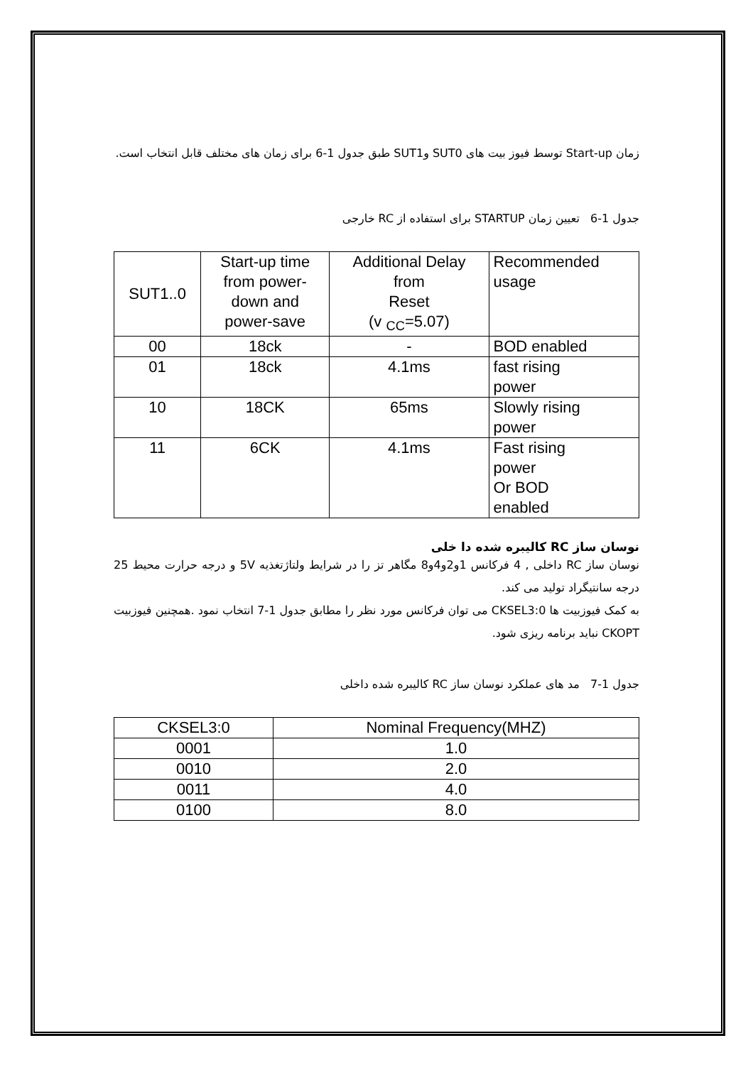زمان Start-up توسط فیوز بیت های SUT0 وSUT1 طبق جدول 1-6 برای زمان های مختلف قابل انتخاب است.
جدول 1-6 تعیین زمان STARTUP برای استفاده از RC خارجی
| SUT1..0 | Start-up time from power- down and power-save | Additional Delay from Reset (v <sub>CC</sub>=5.07) | Recommended usage |
| --- | --- | --- | --- |
| 00 | 18ck | - | BOD enabled |
| 01 | 18ck | 4.1ms | fast rising power |
| 10 | 18CK | 65ms | Slowly rising power |
| 11 | 6CK | 4.1ms | Fast rising power Or BOD enabled |
نوسان ساز RC کالیبره شده دا خلی
نوسان ساز RC داخلی , 4 فرکانس 1و2و4و8 مگاهر تز را در شرایط ولتاژتغذیه 5V و درجه حرارت محیط 25 درجه سانتیگراد تولید می کند.
به کمک فیوزبیت ها CKSEL3:0 می توان فرکانس مورد نظر را مطابق جدول 1-7 انتخاب نمود .همچنین فیوزبیت CKOPT نباید برنامه ریزی شود.
جدول 1-7 مد های عملکرد نوسان ساز RC کالیبره شده داخلی
| CKSEL3:0 | Nominal Frequency(MHZ) |
| --- | --- |
| 0001 | 1.0 |
| 0010 | 2.0 |
| 0011 | 4.0 |
| 0100 | 8.0 |